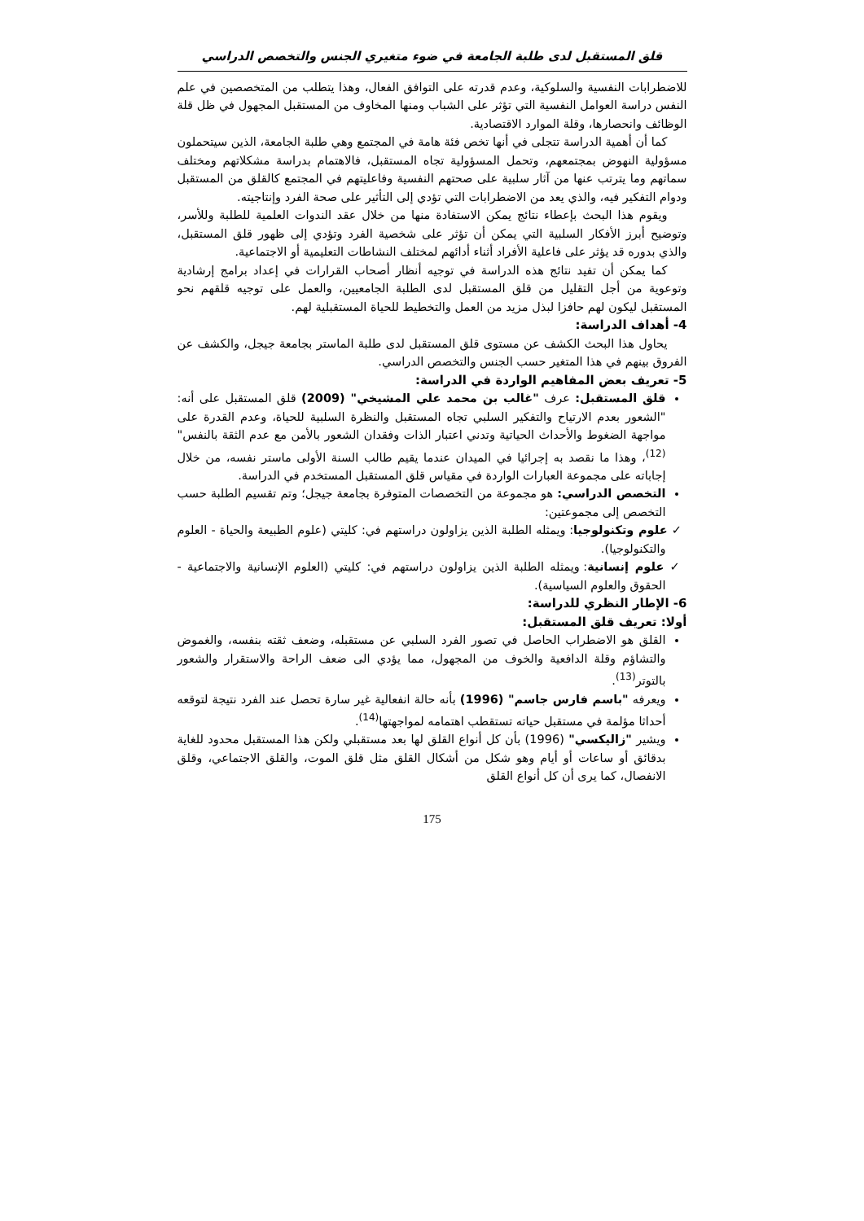قلق المستقبل لدى طلبة الجامعة في ضوء متغيري الجنس والتخصص الدراسي
للاضطرابات النفسية والسلوكية، وعدم قدرته على التوافق الفعال، وهذا يتطلب من المتخصصين في علم النفس دراسة العوامل النفسية التي تؤثر على الشباب ومنها المخاوف من المستقبل المجهول في ظل قلة الوظائف وانحصارها، وقلة الموارد الاقتصادية.
كما أن أهمية الدراسة تتجلى في أنها تخص فئة هامة في المجتمع وهي طلبة الجامعة، الذين سيتحملون مسؤولية النهوض بمجتمعهم، وتحمل المسؤولية تجاه المستقبل، فالاهتمام بدراسة مشكلاتهم ومختلف سماتهم وما يترتب عنها من آثار سلبية على صحتهم النفسية وفاعليتهم في المجتمع كالقلق من المستقبل ودوام التفكير فيه، والذي يعد من الاضطرابات التي تؤدي إلى التأثير على صحة الفرد وإنتاجيته.
ويقوم هذا البحث بإعطاء نتائج يمكن الاستفادة منها من خلال عقد الندوات العلمية للطلبة وللأسر، وتوضيح أبرز الأفكار السلبية التي يمكن أن تؤثر على شخصية الفرد وتؤدي إلى ظهور قلق المستقبل، والذي بدوره قد يؤثر على فاعلية الأفراد أثناء أدائهم لمختلف النشاطات التعليمية أو الاجتماعية.
كما يمكن أن تفيد نتائج هذه الدراسة في توجيه أنظار أصحاب القرارات في إعداد برامج إرشادية وتوعوية من أجل التقليل من قلق المستقبل لدى الطلبة الجامعيين، والعمل على توجيه قلقهم نحو المستقبل ليكون لهم حافزا لبذل مزيد من العمل والتخطيط للحياة المستقبلية لهم.
4- أهداف الدراسة:
يحاول هذا البحث الكشف عن مستوى قلق المستقبل لدى طلبة الماستر بجامعة جيجل، والكشف عن الفروق بينهم في هذا المتغير حسب الجنس والتخصص الدراسي.
5- تعريف بعض المفاهيم الواردة في الدراسة:
قلق المستقبل: عرف "غالب بن محمد علي المشيخي" (2009) قلق المستقبل على أنه: "الشعور بعدم الارتياح والتفكير السلبي تجاه المستقبل والنظرة السلبية للحياة، وعدم القدرة على مواجهة الضغوط والأحداث الحياتية وتدني اعتبار الذات وفقدان الشعور بالأمن مع عدم الثقة بالنفس"<sup>(12)</sup>، وهذا ما نقصد به إجرائيا في الميدان عندما يقيم طالب السنة الأولى ماستر نفسه، من خلال إجاباته على مجموعة العبارات الواردة في مقياس قلق المستقبل المستخدم في الدراسة.
التخصص الدراسي: هو مجموعة من التخصصات المتوفرة بجامعة جيجل؛ وتم تقسيم الطلبة حسب التخصص إلى مجموعتين:
✓ علوم وتكنولوجيا: ويمثله الطلبة الذين يزاولون دراستهم في: كليتي (علوم الطبيعة والحياة - العلوم والتكنولوجيا).
✓ علوم إنسانية: ويمثله الطلبة الذين يزاولون دراستهم في: كليتي (العلوم الإنسانية والاجتماعية - الحقوق والعلوم السياسية).
6- الإطار النظري للدراسة:
أولا: تعريف قلق المستقبل:
القلق هو الاضطراب الحاصل في تصور الفرد السلبي عن مستقبله، وضعف ثقته بنفسه، والغموض والتشاؤم وقلة الدافعية والخوف من المجهول، مما يؤدي الى ضعف الراحة والاستقرار والشعور بالتوتر<sup>(13)</sup>.
ويعرفه "باسم فارس جاسم" (1996) بأنه حالة انفعالية غير سارة تحصل عند الفرد نتيجة لتوقعه أحداثا مؤلمة في مستقبل حياته تستقطب اهتمامه لمواجهتها<sup>(14)</sup>.
ويشير "زاليكسي" (1996) بأن كل أنواع القلق لها بعد مستقبلي ولكن هذا المستقبل محدود للغاية بدقائق أو ساعات أو أيام وهو شكل من أشكال القلق مثل قلق الموت، والقلق الاجتماعي، وقلق الانفصال، كما يرى أن كل أنواع القلق
175